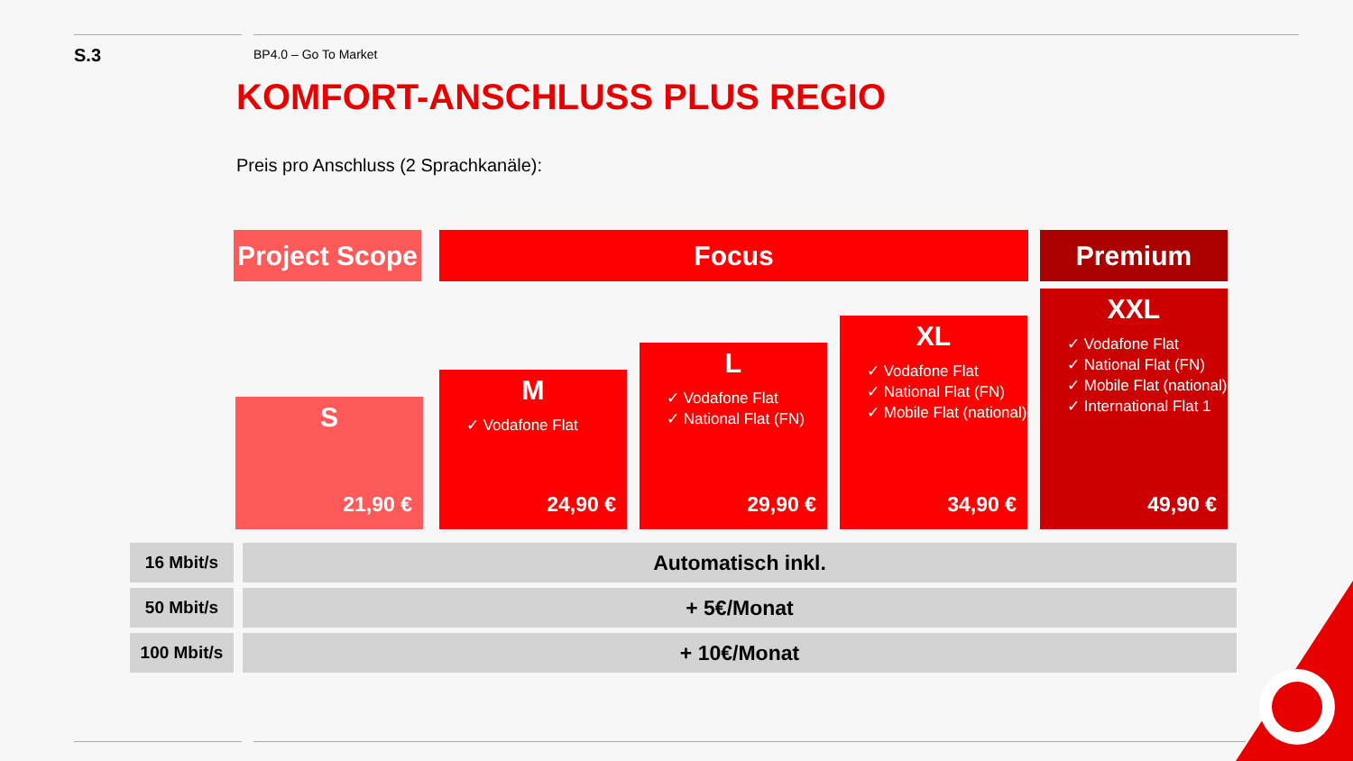S.3 BP4.0 – Go To Market
KOMFORT-ANSCHLUSS PLUS REGIO
Preis pro Anschluss (2 Sprachkanäle):
Project Scope
Focus Premium
S
21,90 €
M
✓ Vodafone Flat
24,90 €
L
✓ Vodafone Flat
✓ National Flat (FN)
29,90 €
XL
✓ Vodafone Flat
✓ National Flat (FN)
✓ Mobile Flat (national)
34,90 €
XXL
✓ Vodafone Flat
✓ National Flat (FN)
✓ Mobile Flat (national)
✓ International Flat 1
49,90 €
| 16 Mbit/s | Automatisch inkl. |
| 50 Mbit/s | + 5€/Monat |
| 100 Mbit/s | + 10€/Monat |